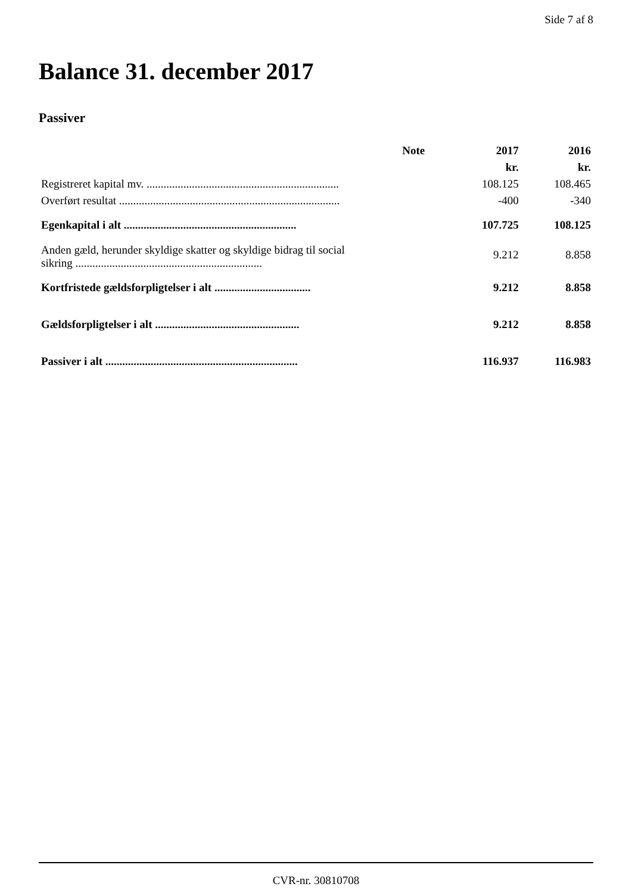Side 7 af 8
Balance 31. december 2017
Passiver
| | Note | 2017 | 2016 |
| --- | --- | --- | --- |
| | | kr. | kr. |
| Registreret kapital mv. .................................................................... | | 108.125 | 108.465 |
| Overført resultat .............................................................................. | | -400 | -340 |
| Egenkapital i alt ............................................................. | | 107.725 | 108.125 |
| Anden gæld, herunder skyldige skatter og skyldige bidrag til social sikring .................................................................. | | 9.212 | 8.858 |
| Kortfristede gældsforpligtelser i alt .................................. | | 9.212 | 8.858 |
| Gældsforpligtelser i alt ................................................... | | 9.212 | 8.858 |
| Passiver i alt .................................................................... | | 116.937 | 116.983 |
CVR-nr. 30810708